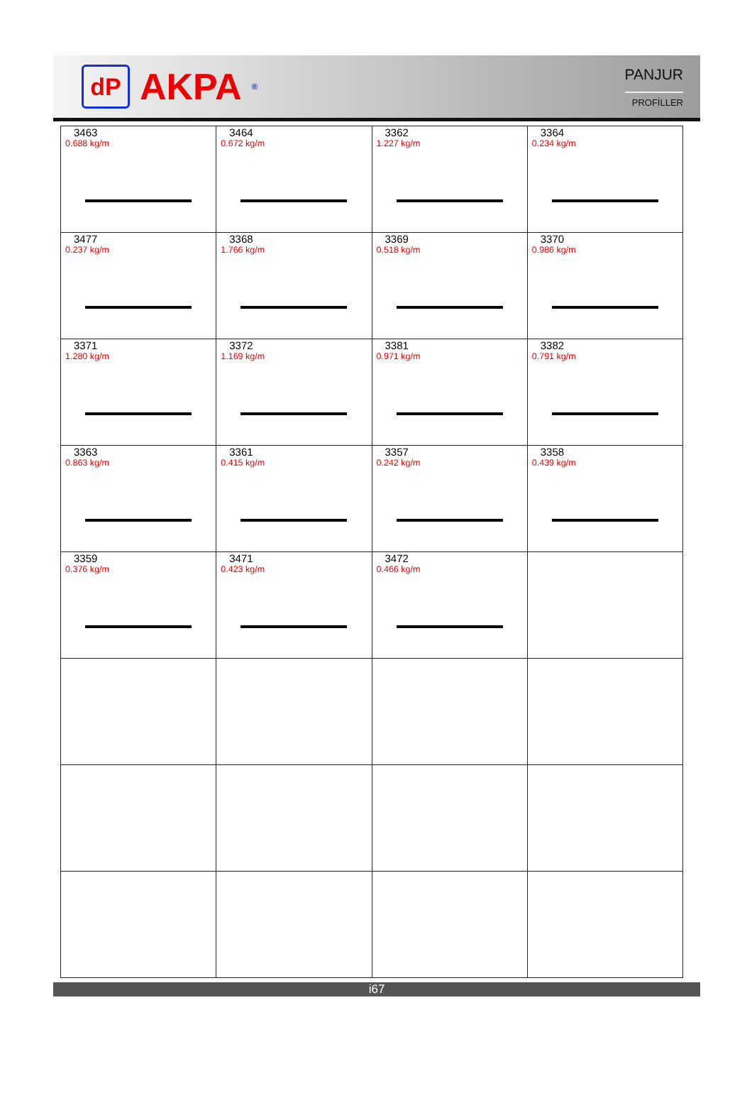dP
AKPA<sup>®</sup>
PANJUR
PROFİLLER
| 3463 0.688 kg/m | 3464 0.672 kg/m | 3362 1.227 kg/m | 3364 0.234 kg/m |
| 3477 0.237 kg/m | 3368 1.766 kg/m | 3369 0.518 kg/m | 3370 0.986 kg/m |
| 3371 1.280 kg/m | 3372 1.169 kg/m | 3381 0.971 kg/m | 3382 0.791 kg/m |
| 3363 0.863 kg/m | 3361 0.415 kg/m | 3357 0.242 kg/m | 3358 0.439 kg/m |
| 3359 0.376 kg/m | 3471 0.423 kg/m | 3472 0.466 kg/m | |
i67